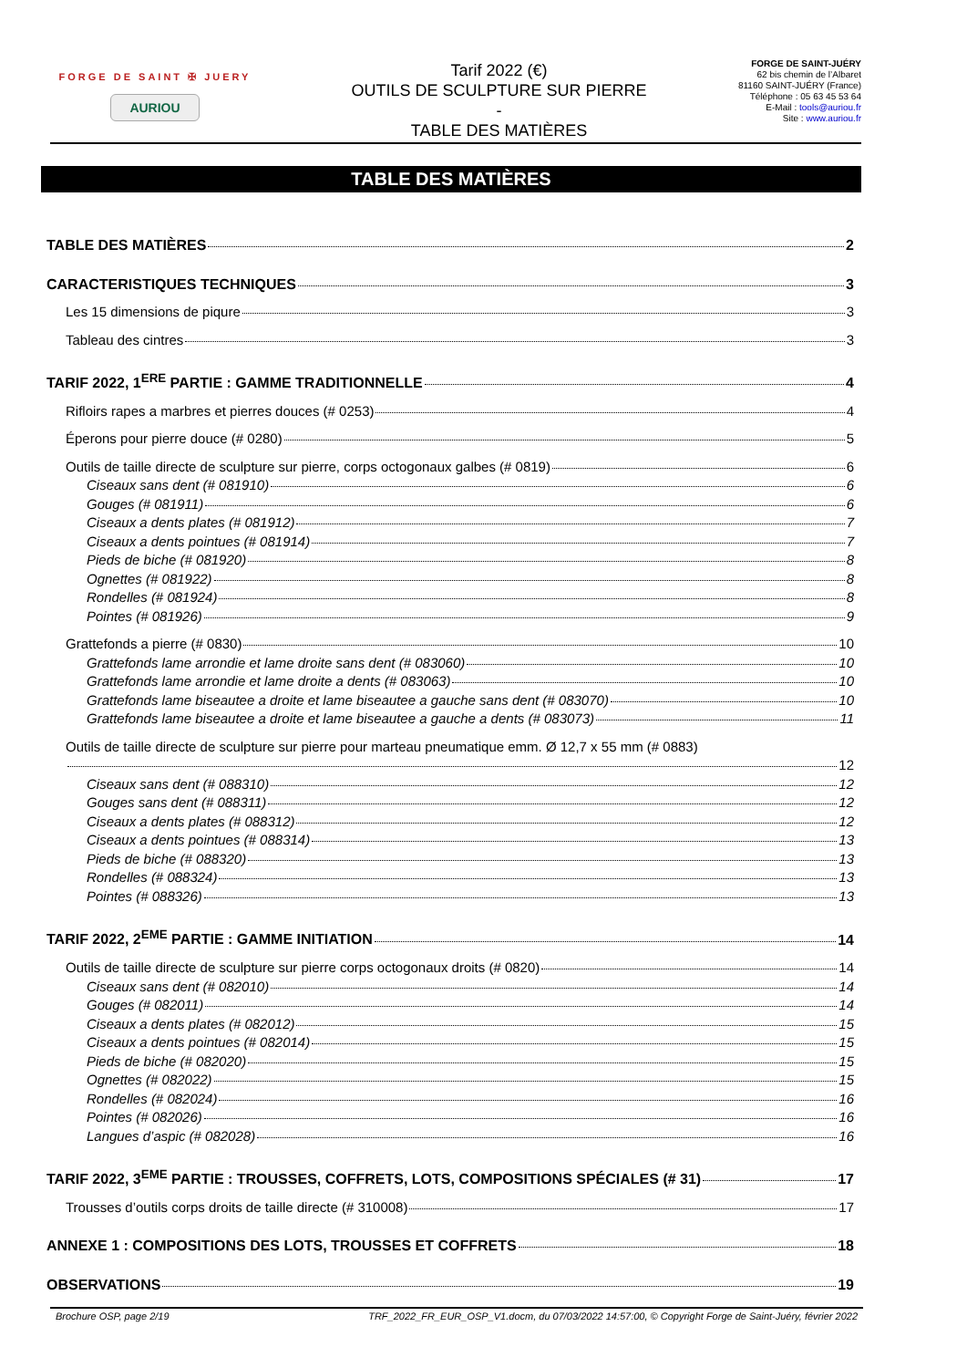FORGE DE SAINT ✠ JUERY
AURIOU
Tarif 2022 (€)
OUTILS DE SCULPTURE SUR PIERRE
-
TABLE DES MATIÈRES
FORGE DE SAINT-JUÉRY
62 bis chemin de l’Albaret
81160 SAINT-JUÉRY (France)
Téléphone : 05 63 45 53 64
E-Mail : tools@auriou.fr
Site : www.auriou.fr
TABLE DES MATIÈRES
TABLE DES MATIÈRES 2
CARACTERISTIQUES TECHNIQUES 3
Les 15 dimensions de piqure 3
Tableau des cintres 3
TARIF 2022, 1<sup>ERE</sup> PARTIE : GAMME TRADITIONNELLE 4
Rifloirs rapes a marbres et pierres douces (# 0253) 4
Éperons pour pierre douce (# 0280) 5
Outils de taille directe de sculpture sur pierre, corps octogonaux galbes (# 0819) 6
Ciseaux sans dent (# 081910) 6
Gouges (# 081911) 6
Ciseaux a dents plates (# 081912) 7
Ciseaux a dents pointues (# 081914) 7
Pieds de biche (# 081920) 8
Ognettes (# 081922) 8
Rondelles (# 081924) 8
Pointes (# 081926) 9
Grattefonds a pierre (# 0830) 10
Grattefonds lame arrondie et lame droite sans dent (# 083060) 10
Grattefonds lame arrondie et lame droite a dents (# 083063) 10
Grattefonds lame biseautee a droite et lame biseautee a gauche sans dent (# 083070) 10
Grattefonds lame biseautee a droite et lame biseautee a gauche a dents (# 083073) 11
Outils de taille directe de sculpture sur pierre pour marteau pneumatique emm. Ø 12,7 x 55 mm (# 0883)
12
Ciseaux sans dent (# 088310) 12
Gouges sans dent (# 088311) 12
Ciseaux a dents plates (# 088312) 12
Ciseaux a dents pointues (# 088314) 13
Pieds de biche (# 088320) 13
Rondelles (# 088324) 13
Pointes (# 088326) 13
TARIF 2022, 2<sup>EME</sup> PARTIE : GAMME INITIATION 14
Outils de taille directe de sculpture sur pierre corps octogonaux droits (# 0820) 14
Ciseaux sans dent (# 082010) 14
Gouges (# 082011) 14
Ciseaux a dents plates (# 082012) 15
Ciseaux a dents pointues (# 082014) 15
Pieds de biche (# 082020) 15
Ognettes (# 082022) 15
Rondelles (# 082024) 16
Pointes (# 082026) 16
Langues d’aspic (# 082028) 16
TARIF 2022, 3<sup>EME</sup> PARTIE : TROUSSES, COFFRETS, LOTS, COMPOSITIONS SPÉCIALES (# 31) 17
Trousses d’outils corps droits de taille directe (# 310008) 17
ANNEXE 1 : COMPOSITIONS DES LOTS, TROUSSES ET COFFRETS 18
OBSERVATIONS 19
Brochure OSP, page 2/19 TRF_2022_FR_EUR_OSP_V1.docm, du 07/03/2022 14:57:00, © Copyright Forge de Saint-Juéry, février 2022